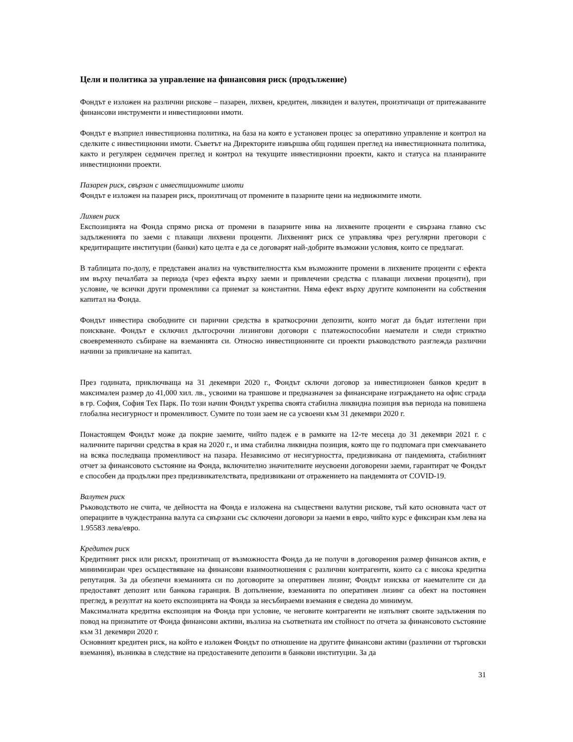Цели и политика за управление на финансовия риск (продължение)
Фондът е изложен на различни рискове – пазарен, лихвен, кредитен, ликвиден и валутен, произтичащи от притежаваните финансови инструменти и инвестиционни имоти.
Фондът е възприел инвестиционна политика, на база на която е установен процес за оперативно управление и контрол на сделките с инвестиционни имоти. Съветът на Директорите извършва общ годишен преглед на инвестиционната политика, както и регулярен седмичен преглед и контрол на текущите инвестиционни проекти, както и статуса на планираните инвестиционни проекти.
Пазарен риск, свързан с инвестиционните имоти
Фондът е изложен на пазарен риск, произтичащ от промените в пазарните цени на недвижимите имоти.
Лихвен риск
Експозицията на Фонда спрямо риска от промени в пазарните нива на лихвените проценти е свързана главно със задълженията по заеми с плаващи лихвени проценти. Лихвеният риск се управлява чрез регулярни преговори с кредитиращите институции (банки) като целта е да се договарят най-добрите възможни условия, които се предлагат.
В таблицата по-долу, е представен анализ на чувствителността към възможните промени в лихвените проценти с ефекта им върху печалбата за периода (чрез ефекта върху заеми и привлечени средства с плаващи лихвени проценти), при условие, че всички други променливи са приемат за константни. Няма ефект върху другите компоненти на собствения капитал на Фонда.
Фондът инвестира свободните си парични средства в краткосрочни депозити, които могат да бъдат изтеглени при поискване. Фондът е сключил дългосрочни лизингови договори с платежоспособни наематели и следи стриктно своевременното събиране на вземанията си. Относно инвестиционните си проекти ръководството разглежда различни начини за привличане на капитал.
През годината, приключваща на 31 декември 2020 г., Фондът сключи договор за инвестиционен банков кредит в максимален размер до 41,000 хил. лв., усвоими на траншове и предназначен за финансиране изграждането на офис сграда в гр. София, София Тех Парк. По този начин Фондът укрепва своята стабилна ликвидна позиция във периода на повишена глобална несигурност и променливост. Сумите по този заем не са усвоени към 31 декември 2020 г.
Понастоящем Фондът може да покрие заемите, чийто падеж е в рамките на 12-те месеца до 31 декември 2021 г. с наличните парични средства в края на 2020 г., и има стабилна ликвидна позиция, която ще го подпомага при смекчаването на всяка последваща променливост на пазара. Независимо от несигурността, предизвикана от пандемията, стабилният отчет за финансовото състояние на Фонда, включително значителните неусвоени договорени заеми, гарантират че Фондът е способен да продължи през предизвикателствата, предизвикани от отражението на пандемията от COVID-19.
Валутен риск
Ръководството не счита, че дейността на Фонда е изложена на съществени валутни рискове, тъй като основната част от операциите в чуждестранна валута са свързани със сключени договори за наеми в евро, чийто курс е фиксиран към лева на 1.95583 лева/евро.
Кредитен риск
Кредитният риск или рискът, произтичащ от възможността Фонда да не получи в договорения размер финансов актив, е минимизиран чрез осъществяване на финансови взаимоотношения с различни контрагенти, които са с висока кредитна репутация. За да обезпечи вземанията си по договорите за оперативен лизинг, Фондът изисква от наемателите си да предоставят депозит или банкова гаранция. В допълнение, вземанията по оперативен лизинг са обект на постоянен преглед, в резултат на което експозицията на Фонда за несъбираеми вземания е сведена до минимум.
Максималната кредитна експозиция на Фонда при условие, че неговите контрагенти не изпълнят своите задължения по повод на признатите от Фонда финансови активи, възлиза на съответната им стойност по отчета за финансовото състояние към 31 декември 2020 г.
Основният кредитен риск, на който е изложен Фондът по отношение на другите финансови активи (различни от търговски вземания), възниква в следствие на предоставените депозити в банкови институции. За да
31